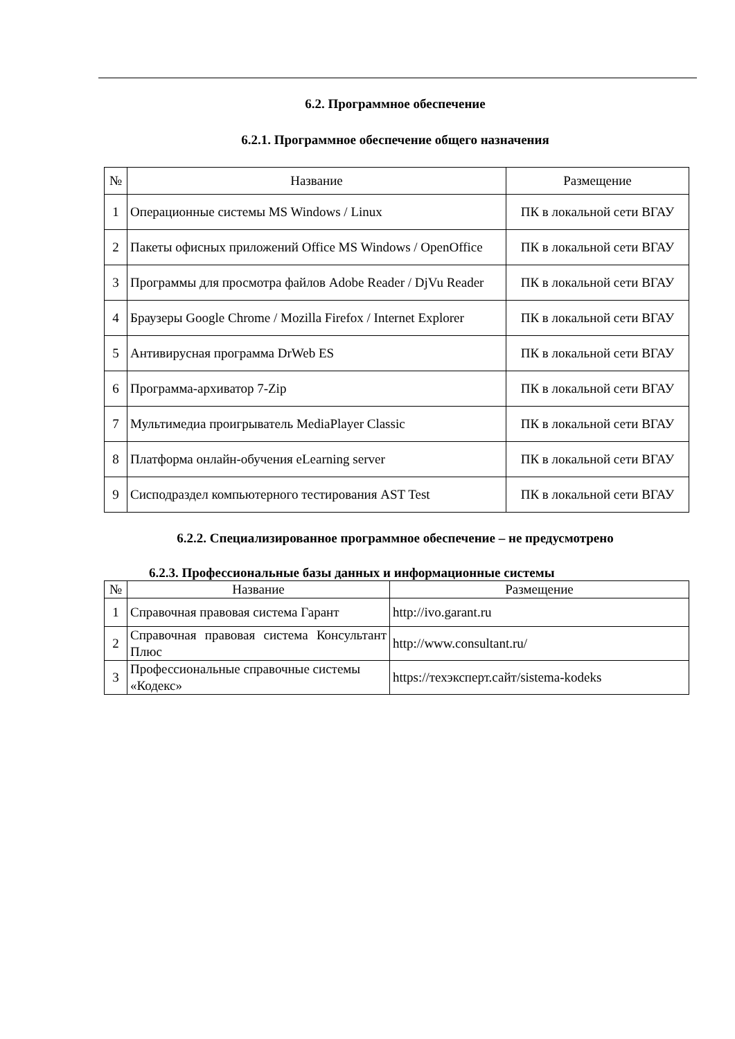6.2. Программное обеспечение
6.2.1. Программное обеспечение общего назначения
| № | Название | Размещение |
| --- | --- | --- |
| 1 | Операционные системы MS Windows / Linux | ПК в локальной сети ВГАУ |
| 2 | Пакеты офисных приложений Office MS Windows / OpenOffice | ПК в локальной сети ВГАУ |
| 3 | Программы для просмотра файлов Adobe Reader / DjVu Reader | ПК в локальной сети ВГАУ |
| 4 | Браузеры Google Chrome / Mozilla Firefox / Internet Explorer | ПК в локальной сети ВГАУ |
| 5 | Антивирусная программа DrWeb ES | ПК в локальной сети ВГАУ |
| 6 | Программа-архиватор 7-Zip | ПК в локальной сети ВГАУ |
| 7 | Мультимедиа проигрыватель MediaPlayer Classic | ПК в локальной сети ВГАУ |
| 8 | Платформа онлайн-обучения eLearning server | ПК в локальной сети ВГАУ |
| 9 | Сисподраздел компьютерного тестирования AST Test | ПК в локальной сети ВГАУ |
6.2.2. Специализированное программное обеспечение – не предусмотрено
6.2.3. Профессиональные базы данных и информационные системы
| № | Название | Размещение |
| --- | --- | --- |
| 1 | Справочная правовая система Гарант | http://ivo.garant.ru |
| 2 | Справочная правовая система Консультант Плюс | http://www.consultant.ru/ |
| 3 | Профессиональные справочные системы «Кодекс» | https://техэксперт.сайт/sistema-kodeks |